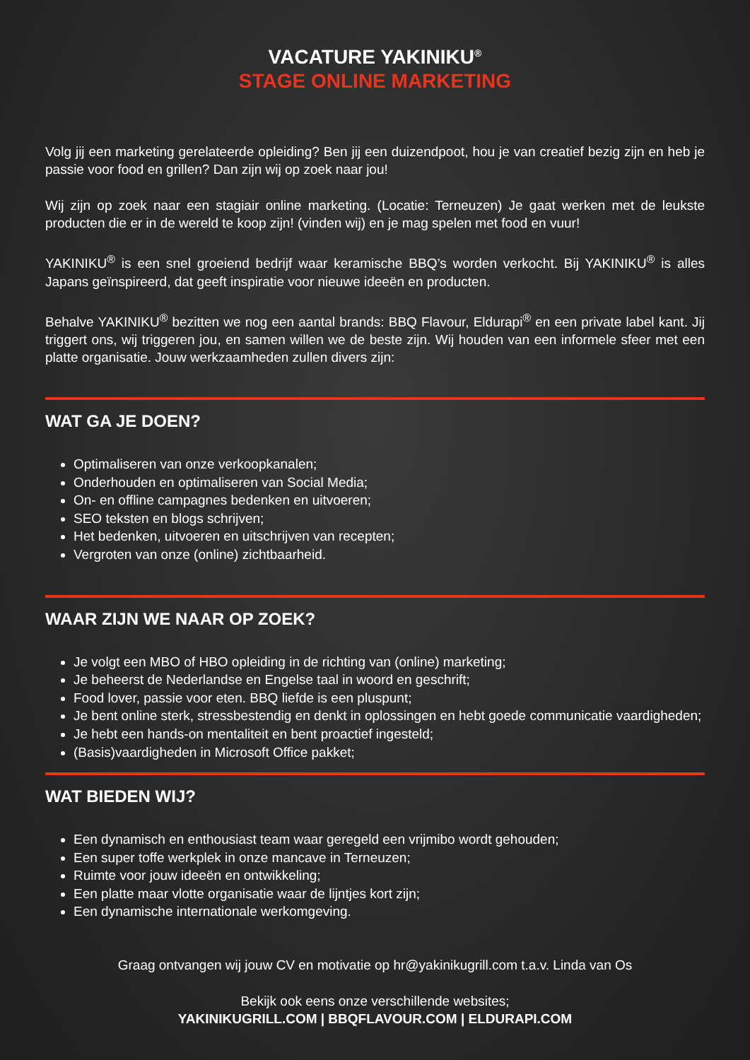VACATURE YAKINIKU<sup>®</sup>
STAGE ONLINE MARKETING
Volg jij een marketing gerelateerde opleiding? Ben jij een duizendpoot, hou je van creatief bezig zijn en heb je passie voor food en grillen? Dan zijn wij op zoek naar jou!
Wij zijn op zoek naar een stagiair online marketing. (Locatie: Terneuzen) Je gaat werken met de leukste producten die er in de wereld te koop zijn! (vinden wij) en je mag spelen met food en vuur!
YAKINIKU<sup>®</sup> is een snel groeiend bedrijf waar keramische BBQ’s worden verkocht. Bij YAKINIKU<sup>®</sup> is alles Japans geïnspireerd, dat geeft inspiratie voor nieuwe ideeën en producten.
Behalve YAKINIKU<sup>®</sup> bezitten we nog een aantal brands: BBQ Flavour, Eldurapi<sup>®</sup> en een private label kant. Jij triggert ons, wij triggeren jou, en samen willen we de beste zijn. Wij houden van een informele sfeer met een platte organisatie. Jouw werkzaamheden zullen divers zijn:
WAT GA JE DOEN?
Optimaliseren van onze verkoopkanalen;
Onderhouden en optimaliseren van Social Media;
On- en offline campagnes bedenken en uitvoeren;
SEO teksten en blogs schrijven;
Het bedenken, uitvoeren en uitschrijven van recepten;
Vergroten van onze (online) zichtbaarheid.
WAAR ZIJN WE NAAR OP ZOEK?
Je volgt een MBO of HBO opleiding in de richting van (online) marketing;
Je beheerst de Nederlandse en Engelse taal in woord en geschrift;
Food lover, passie voor eten. BBQ liefde is een pluspunt;
Je bent online sterk, stressbestendig en denkt in oplossingen en hebt goede communicatie vaardigheden;
Je hebt een hands-on mentaliteit en bent proactief ingesteld;
(Basis)vaardigheden in Microsoft Office pakket;
WAT BIEDEN WIJ?
Een dynamisch en enthousiast team waar geregeld een vrijmibo wordt gehouden;
Een super toffe werkplek in onze mancave in Terneuzen;
Ruimte voor jouw ideeën en ontwikkeling;
Een platte maar vlotte organisatie waar de lijntjes kort zijn;
Een dynamische internationale werkomgeving.
Graag ontvangen wij jouw CV en motivatie op hr@yakinikugrill.com t.a.v. Linda van Os
Bekijk ook eens onze verschillende websites;
YAKINIKUGRILL.COM | BBQFLAVOUR.COM | ELDURAPI.COM